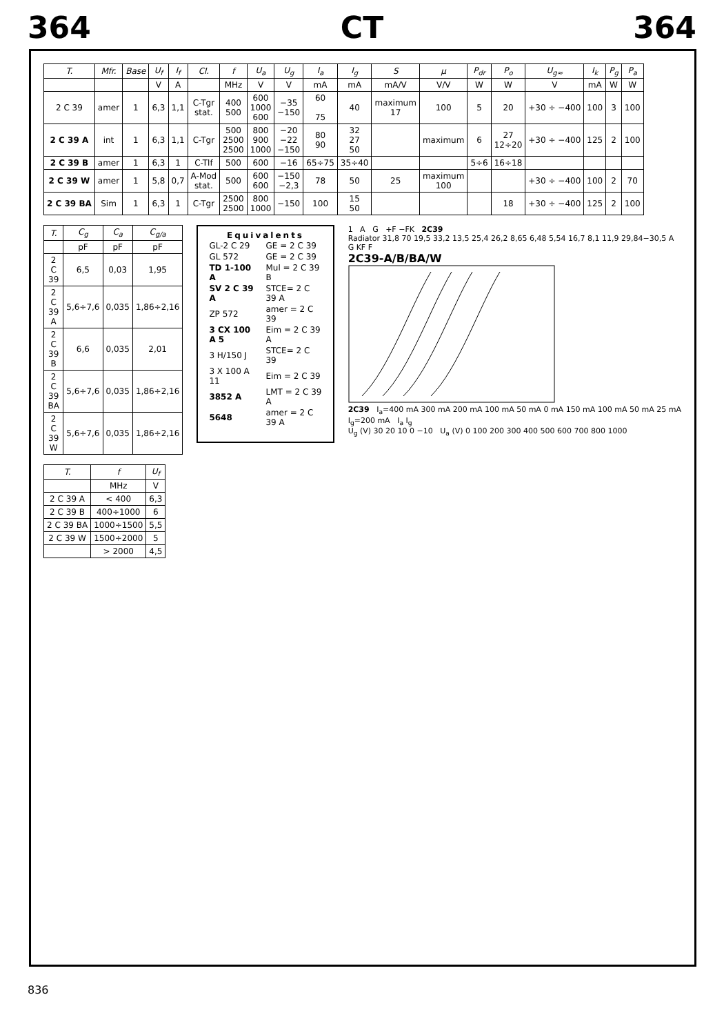364 CT 364
| T. | Mfr. | Base | U<sub>f</sub> | I<sub>f</sub> | Cl. | f | U<sub>a</sub> | U<sub>g</sub> | I<sub>a</sub> | I<sub>g</sub> | S | μ | P<sub>dr</sub> | P<sub>o</sub> | U<sub>g≈</sub> | I<sub>k</sub> | P<sub>g</sub> | P<sub>a</sub> |
| --- | --- | --- | --- | --- | --- | --- | --- | --- | --- | --- | --- | --- | --- | --- | --- | --- | --- | --- |
| | | | V | A | | MHz | V | V | mA | mA | mA/V | V/V | W | W | V | mA | W | W |
| 2 C 39 | amer | 1 | 6,3 | 1,1 | C-Tgr stat. | 400 500 | 600 1000 600 | −35 −150 | 60 75 | 40 | maximum 17 | 100 | 5 | 20 | +30 ÷ −400 | 100 | 3 | 100 |
| 2 C 39 A | int | 1 | 6,3 | 1,1 | C-Tgr | 500 2500 2500 | 800 900 1000 | −20 −22 −150 | 80 90 | 32 27 50 | | maximum | 6 | 27 12÷20 | +30 ÷ −400 | 125 | 2 | 100 |
| 2 C 39 B | amer | 1 | 6,3 | 1 | C-Tlf | 500 | 600 | −16 | 65÷75 | 35÷40 | | | 5÷6 | 16÷18 | | | | |
| 2 C 39 W | amer | 1 | 5,8 | 0,7 | A-Mod stat. | 500 | 600 600 | −150 −2,3 | 78 | 50 | 25 | maximum 100 | | | +30 ÷ −400 | 100 | 2 | 70 |
| 2 C 39 BA | Sim | 1 | 6,3 | 1 | C-Tgr | 2500 2500 | 800 1000 | −150 | 100 | 15 50 | | | | 18 | +30 ÷ −400 | 125 | 2 | 100 |
| T. | C<sub>g</sub> | C<sub>a</sub> | C<sub>g/a</sub> |
| --- | --- | --- | --- |
| | pF | pF | pF |
| 2 C 39 | 6,5 | 0,03 | 1,95 |
| 2 C 39 A | 5,6÷7,6 | 0,035 | 1,86÷2,16 |
| 2 C 39 B | 6,6 | 0,035 | 2,01 |
| 2 C 39 BA | 5,6÷7,6 | 0,035 | 1,86÷2,16 |
| 2 C 39 W | 5,6÷7,6 | 0,035 | 1,86÷2,16 |
| T. | f | U<sub>f</sub> |
| --- | --- | --- |
| | MHz | V |
| 2 C 39 A | < 400 | 6,3 |
| 2 C 39 B | 400÷1000 | 6 |
| 2 C 39 BA | 1000÷1500 | 5,5 |
| 2 C 39 W | 1500÷2000 | 5 |
| | > 2000 | 4,5 |
Equivalents
| GL-2 C 29 | GE = 2 C 39 |
| GL 572 | GE = 2 C 39 |
| TD 1-100 A | Mul = 2 C 39 B |
| SV 2 C 39 A | STCE= 2 C 39 A |
| ZP 572 | amer = 2 C 39 |
| 3 CX 100 A 5 | Eim = 2 C 39 A |
| 3 H/150 J | STCE= 2 C 39 |
| 3 X 100 A 11 | Eim = 2 C 39 |
| 3852 A | LMT = 2 C 39 A |
| 5648 | amer = 2 C 39 A |
1 A G +F −FK 2C39
Radiator 31,8 70 19,5 33,2 13,5 25,4 26,2 8,65 6,48 5,54 16,7 8,1 11,9 29,84−30,5 A G KF F
2C39-A/B/BA/W
2C39 I<sub>a</sub>=400 mA 300 mA 200 mA 100 mA 50 mA 0 mA 150 mA 100 mA 50 mA 25 mA I<sub>g</sub>=200 mA I<sub>a</sub> I<sub>g</sub>
U<sub>g</sub> (V) 30 20 10 0 −10 U<sub>a</sub> (V) 0 100 200 300 400 500 600 700 800 1000
836